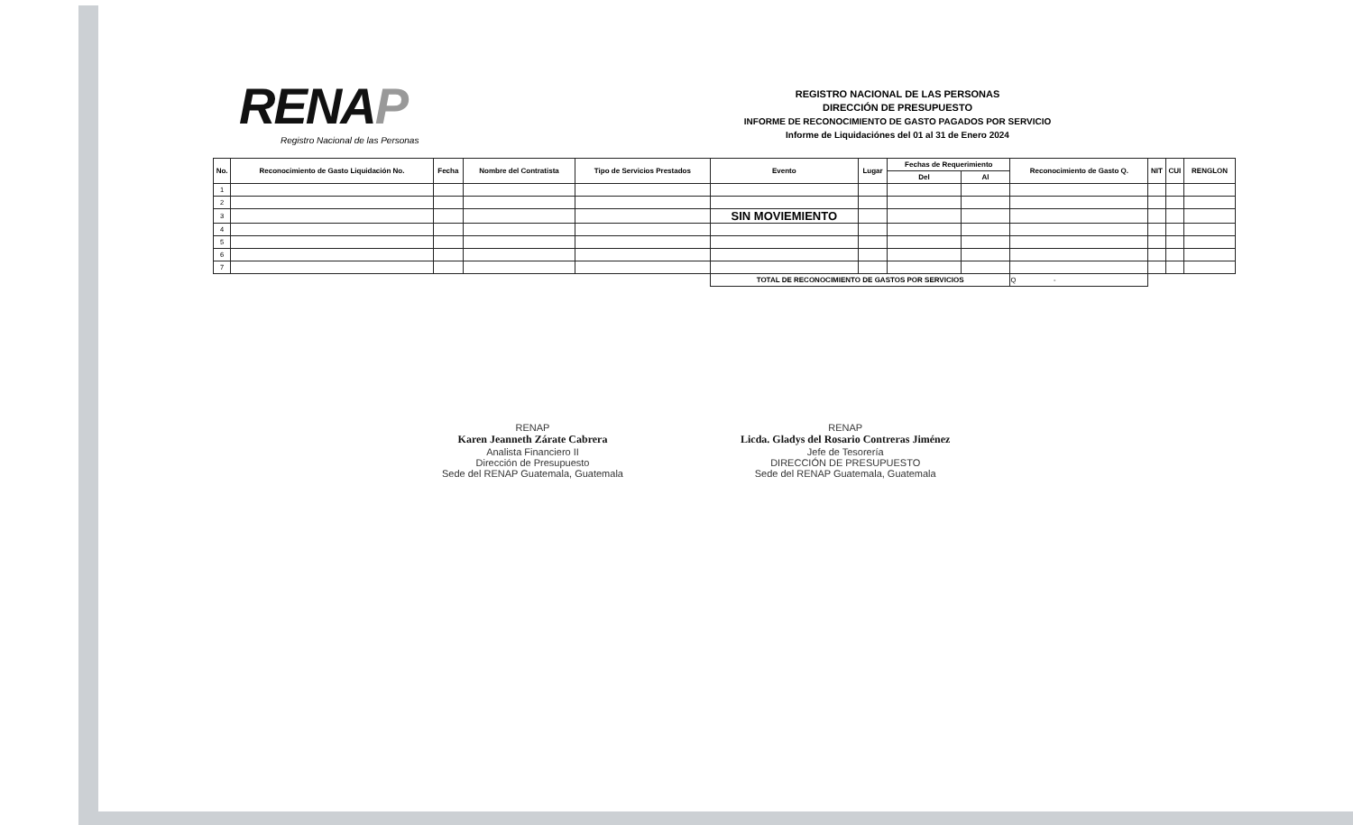RENAP
Registro Nacional de las Personas
REGISTRO NACIONAL DE LAS PERSONAS
DIRECCIÓN DE PRESUPUESTO
INFORME DE RECONOCIMIENTO DE GASTO PAGADOS POR SERVICIO
Informe de Liquidaciónes del 01 al 31 de Enero 2024
| No. | Reconocimiento de Gasto Liquidación No. | Fecha | Nombre del Contratista | Tipo de Servicios Prestados | Evento | Lugar | Fechas de Requerimiento | | Reconocimiento de Gasto Q. | NIT | CUI | RENGLON |
| --- | --- | --- | --- | --- | --- | --- | --- | --- | --- | --- | --- | --- |
| | | | | | | | Del | Al | | | | |
| 1 | | | | | | | | | | | | |
| 2 | | | | | | | | | | | | |
| 3 | | | | | SIN MOVIEMIENTO | | | | | | | |
| 4 | | | | | | | | | | | | |
| 5 | | | | | | | | | | | | |
| 6 | | | | | | | | | | | | |
| 7 | | | | | | | | | | | | |
| | | | | | TOTAL DE RECONOCIMIENTO DE GASTOS POR SERVICIOS | | | | Q - | | | |
RENAP
Karen Jeanneth Zárate Cabrera
Analista Financiero II
Dirección de Presupuesto
Sede del RENAP Guatemala, Guatemala
RENAP
Licda. Gladys del Rosario Contreras Jiménez
Jefe de Tesorería
DIRECCIÓN DE PRESUPUESTO
Sede del RENAP Guatemala, Guatemala